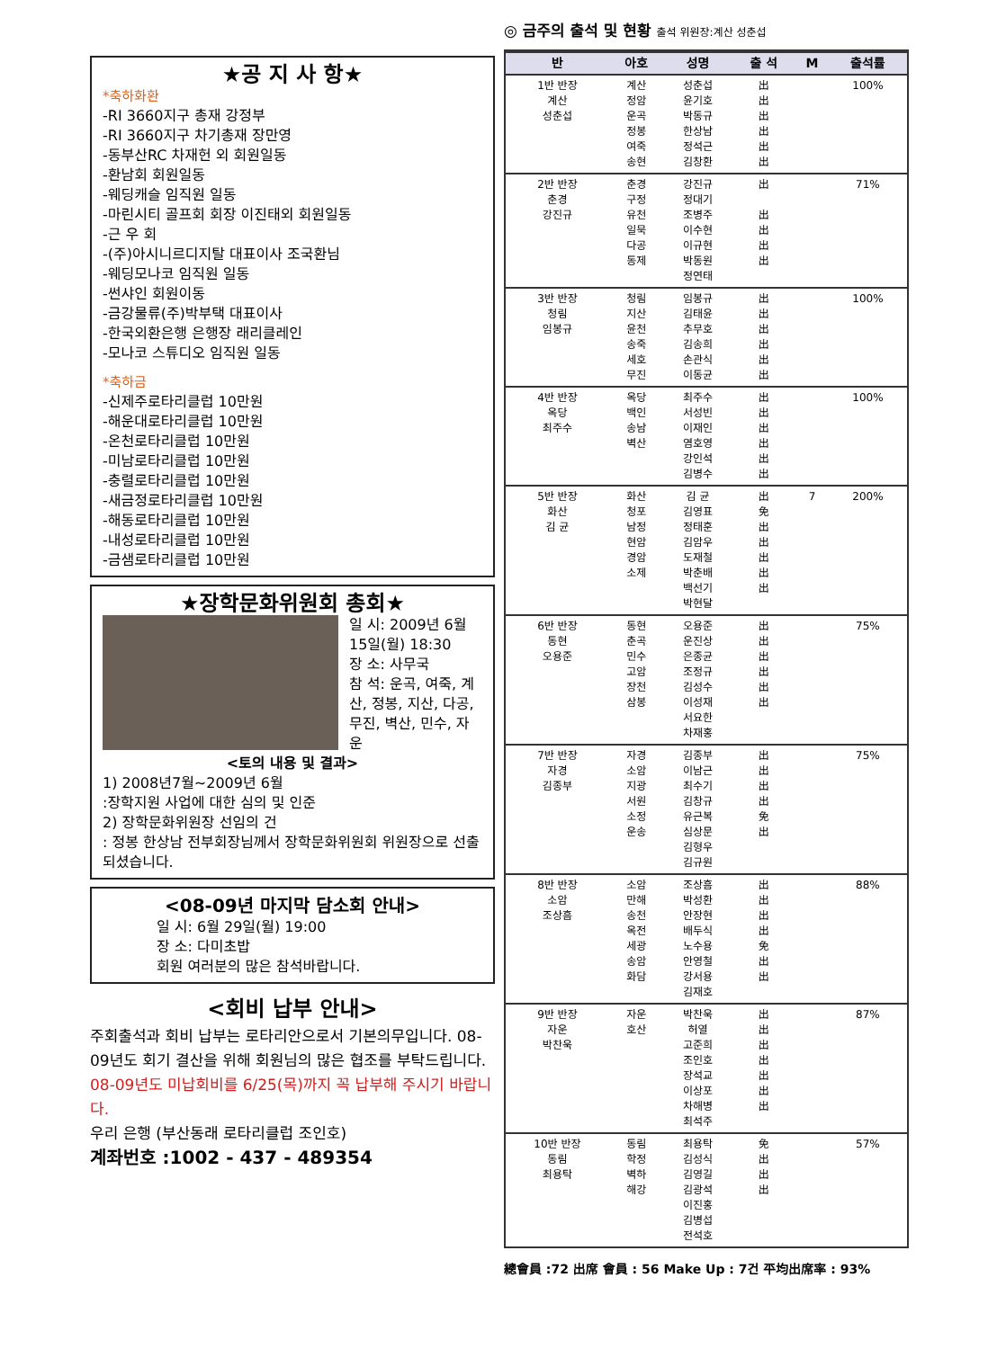★공 지 사 항★
*축하화환
-RI 3660지구 총재 강정부
-RI 3660지구 차기총재 장만영
-동부산RC 차재헌 외 회원일동
-환남회 회원일동
-웨딩캐슬 임직원 일동
-마린시티 골프회 회장 이진태외 회원일동
-근 우 회
-(주)아시니르디지탈 대표이사 조국환님
-웨딩모나코 임직원 일동
-썬샤인 회원이동
-금강물류(주)박부택 대표이사
-한국외환은행 은행장 래리클레인
-모나코 스튜디오 임직원 일동
*축하금
-신제주로타리클럽 10만원
-해운대로타리클럽 10만원
-온천로타리클럽 10만원
-미남로타리클럽 10만원
-충렬로타리클럽 10만원
-새금정로타리클럽 10만원
-해동로타리클럽 10만원
-내성로타리클럽 10만원
-금샘로타리클럽 10만원
★장학문화위원회 총회★
일 시: 2009년 6월 15일(월) 18:30
장 소: 사무국
참 석: 운곡, 여죽, 계산, 정봉, 지산, 다공, 무진, 벽산, 민수, 자운
<토의 내용 및 결과>
1) 2008년7월~2009년 6월
:장학지원 사업에 대한 심의 및 인준
2) 장학문화위원장 선임의 건
: 정봉 한상남 전부회장님께서 장학문화위원회 위원장으로 선출되셨습니다.
<08-09년 마지막 담소회 안내>
일 시: 6월 29일(월) 19:00
장 소: 다미초밥
회원 여러분의 많은 참석바랍니다.
<회비 납부 안내>
주회출석과 회비 납부는 로타리안으로서 기본의무입니다. 08-09년도 회기 결산을 위해 회원님의 많은 협조를 부탁드립니다.
08-09년도 미납회비를 6/25(목)까지 꼭 납부해 주시기 바랍니다.
우리 은행 (부산동래 로타리클럽 조인호)
계좌번호 :1002 - 437 - 489354
◎ 금주의 출석 및 현황 출석 위원장:계산 성춘섭
| 반 | 아호 | 성명 | 출 석 | M | 출석률 |
| --- | --- | --- | --- | --- | --- |
| 1반 반장 계산 성춘섭 | 계산 정암 운곡 정봉 여죽 송현 | 성춘섭 윤기호 박동규 한상남 정석근 김창환 | 出 出 出 出 出 出 | | 100% |
| 2반 반장 춘경 강진규 | 춘경 구정 유천 일묵 다공 동제 | 강진규 정대기 조병주 이수현 이규현 박동원 정연태 | 出 出 出 出 出 | | 71% |
| 3반 반장 청림 임봉규 | 청림 지산 윤천 송죽 세호 무진 | 임봉규 김태윤 추무호 김송희 손관식 이동균 | 出 出 出 出 出 出 | | 100% |
| 4반 반장 옥당 최주수 | 옥당 백인 송남 벽산 | 최주수 서성빈 이재인 염호영 강인석 김병수 | 出 出 出 出 出 出 | | 100% |
| 5반 반장 화산 김 균 | 화산 청포 남정 현암 경암 소제 | 김 균 김영표 정태훈 김암우 도재철 박춘배 백선기 박현달 | 出 免 出 出 出 出 出 | 7 | 200% |
| 6반 반장 동현 오용준 | 동현 춘곡 민수 고암 장천 삼봉 | 오용준 운진상 은종균 조정규 김성수 이성재 서요한 차재홍 | 出 出 出 出 出 出 | | 75% |
| 7반 반장 자경 김종부 | 자경 소암 지광 서원 소정 운송 | 김종부 이남근 최수기 김창규 유근복 심상문 김형우 김규원 | 出 出 出 出 免 出 | | 75% |
| 8반 반장 소암 조상흠 | 소암 만해 송천 옥전 세광 송암 화담 | 조상흠 박성환 안장현 배두식 노수용 안영철 강서용 김재호 | 出 出 出 出 免 出 出 | | 88% |
| 9반 반장 자운 박찬욱 | 자운 호산 | 박찬욱 허열 고준희 조인호 장석교 이상포 차해병 최석주 | 出 出 出 出 出 出 出 | | 87% |
| 10반 반장 동림 최용탁 | 동림 학정 벽하 해강 | 최용탁 김성식 김영길 김광석 이진홍 김병섭 전석호 | 免 出 出 出 | | 57% |
總會員 :72 出席 會員 : 56 Make Up : 7건 平均出席率 : 93%